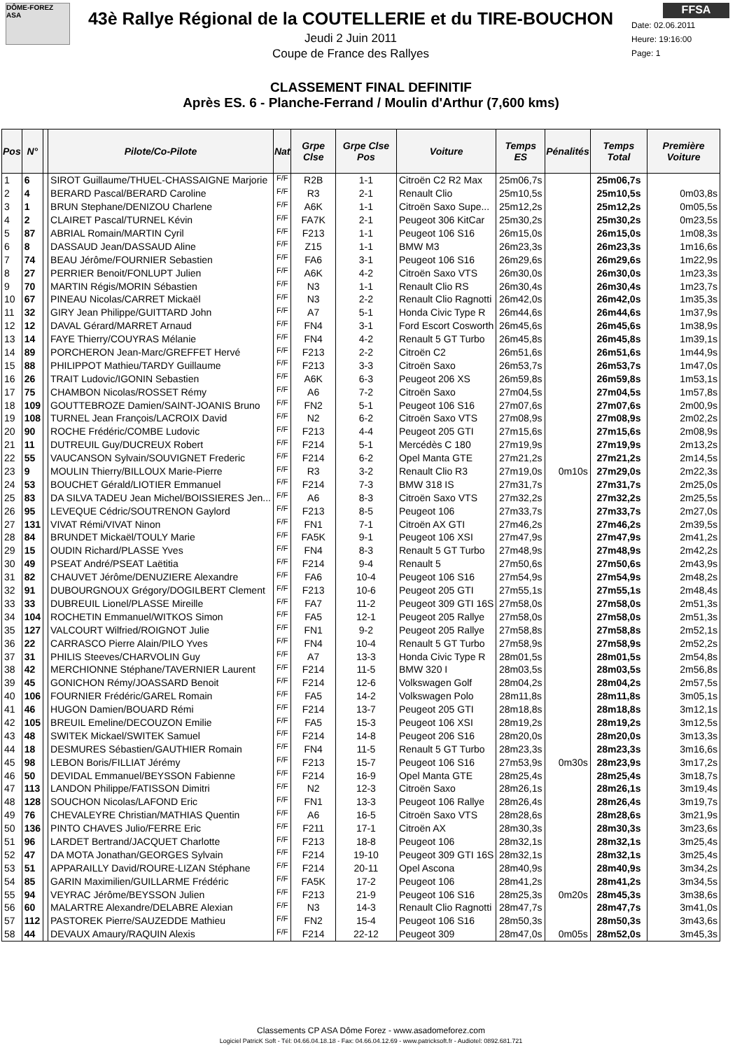DÔME-FOREZ ASA
43è Rallye Régional de la COUTELLERIE et du TIRE-BOUCHON
Jeudi 2 Juin 2011
Coupe de France des Rallyes
FFSA
Date: 02.06.2011
Heure: 19:16:00
Page: 1
CLASSEMENT FINAL DEFINITIF
Après ES. 6 - Planche-Ferrand / Moulin d'Arthur (7,600 kms)
| Pos | N° | | Pilote/Co-Pilote | Nat | Grpe Clse | Grpe Clse Pos | Voiture | Temps ES | Pénalités | Temps Total | Première Voiture |
| --- | --- | --- | --- | --- | --- | --- | --- | --- | --- | --- | --- |
| 1 | 6 | | SIROT Guillaume/THUEL-CHASSAIGNE Marjorie | F/F | R2B | 1-1 | Citroën C2 R2 Max | 25m06,7s | | 25m06,7s | |
| 2 | 4 | | BERARD Pascal/BERARD Caroline | F/F | R3 | 2-1 | Renault Clio | 25m10,5s | | 25m10,5s | 0m03,8s |
| 3 | 1 | | BRUN Stephane/DENIZOU Charlene | F/F | A6K | 1-1 | Citroën Saxo Supe... | 25m12,2s | | 25m12,2s | 0m05,5s |
| 4 | 2 | | CLAIRET Pascal/TURNEL Kévin | F/F | FA7K | 2-1 | Peugeot 306 KitCar | 25m30,2s | | 25m30,2s | 0m23,5s |
| 5 | 87 | | ABRIAL Romain/MARTIN Cyril | F/F | F213 | 1-1 | Peugeot 106 S16 | 26m15,0s | | 26m15,0s | 1m08,3s |
| 6 | 8 | | DASSAUD Jean/DASSAUD Aline | F/F | Z15 | 1-1 | BMW M3 | 26m23,3s | | 26m23,3s | 1m16,6s |
| 7 | 74 | | BEAU Jérôme/FOURNIER Sebastien | F/F | FA6 | 3-1 | Peugeot 106 S16 | 26m29,6s | | 26m29,6s | 1m22,9s |
| 8 | 27 | | PERRIER Benoit/FONLUPT Julien | F/F | A6K | 4-2 | Citroën Saxo VTS | 26m30,0s | | 26m30,0s | 1m23,3s |
| 9 | 70 | | MARTIN Régis/MORIN Sébastien | F/F | N3 | 1-1 | Renault Clio RS | 26m30,4s | | 26m30,4s | 1m23,7s |
| 10 | 67 | | PINEAU Nicolas/CARRET Mickaël | F/F | N3 | 2-2 | Renault Clio Ragnotti | 26m42,0s | | 26m42,0s | 1m35,3s |
| 11 | 32 | | GIRY Jean Philippe/GUITTARD John | F/F | A7 | 5-1 | Honda Civic Type R | 26m44,6s | | 26m44,6s | 1m37,9s |
| 12 | 12 | | DAVAL Gérard/MARRET Arnaud | F/F | FN4 | 3-1 | Ford Escort Cosworth | 26m45,6s | | 26m45,6s | 1m38,9s |
| 13 | 14 | | FAYE Thierry/COUYRAS Mélanie | F/F | FN4 | 4-2 | Renault 5 GT Turbo | 26m45,8s | | 26m45,8s | 1m39,1s |
| 14 | 89 | | PORCHERON Jean-Marc/GREFFET Hervé | F/F | F213 | 2-2 | Citroën C2 | 26m51,6s | | 26m51,6s | 1m44,9s |
| 15 | 88 | | PHILIPPOT Mathieu/TARDY Guillaume | F/F | F213 | 3-3 | Citroën Saxo | 26m53,7s | | 26m53,7s | 1m47,0s |
| 16 | 26 | | TRAIT Ludovic/IGONIN Sebastien | F/F | A6K | 6-3 | Peugeot 206 XS | 26m59,8s | | 26m59,8s | 1m53,1s |
| 17 | 75 | | CHAMBON Nicolas/ROSSET Rémy | F/F | A6 | 7-2 | Citroën Saxo | 27m04,5s | | 27m04,5s | 1m57,8s |
| 18 | 109 | | GOUTTEBROZE Damien/SAINT-JOANIS Bruno | F/F | FN2 | 5-1 | Peugeot 106 S16 | 27m07,6s | | 27m07,6s | 2m00,9s |
| 19 | 108 | | TURNEL Jean François/LACROIX David | F/F | N2 | 6-2 | Citroën Saxo VTS | 27m08,9s | | 27m08,9s | 2m02,2s |
| 20 | 90 | | ROCHE Frédéric/COMBE Ludovic | F/F | F213 | 4-4 | Peugeot 205 GTI | 27m15,6s | | 27m15,6s | 2m08,9s |
| 21 | 11 | | DUTREUIL Guy/DUCREUX Robert | F/F | F214 | 5-1 | Mercédès C 180 | 27m19,9s | | 27m19,9s | 2m13,2s |
| 22 | 55 | | VAUCANSON Sylvain/SOUVIGNET Frederic | F/F | F214 | 6-2 | Opel Manta GTE | 27m21,2s | | 27m21,2s | 2m14,5s |
| 23 | 9 | | MOULIN Thierry/BILLOUX Marie-Pierre | F/F | R3 | 3-2 | Renault Clio R3 | 27m19,0s | 0m10s | 27m29,0s | 2m22,3s |
| 24 | 53 | | BOUCHET Gérald/LIOTIER Emmanuel | F/F | F214 | 7-3 | BMW 318 IS | 27m31,7s | | 27m31,7s | 2m25,0s |
| 25 | 83 | | DA SILVA TADEU Jean Michel/BOISSIERES Jen... | F/F | A6 | 8-3 | Citroën Saxo VTS | 27m32,2s | | 27m32,2s | 2m25,5s |
| 26 | 95 | | LEVEQUE Cédric/SOUTRENON Gaylord | F/F | F213 | 8-5 | Peugeot 106 | 27m33,7s | | 27m33,7s | 2m27,0s |
| 27 | 131 | | VIVAT Rémi/VIVAT Ninon | F/F | FN1 | 7-1 | Citroën AX GTI | 27m46,2s | | 27m46,2s | 2m39,5s |
| 28 | 84 | | BRUNDET Mickaël/TOULY Marie | F/F | FA5K | 9-1 | Peugeot 106 XSI | 27m47,9s | | 27m47,9s | 2m41,2s |
| 29 | 15 | | OUDIN Richard/PLASSE Yves | F/F | FN4 | 8-3 | Renault 5 GT Turbo | 27m48,9s | | 27m48,9s | 2m42,2s |
| 30 | 49 | | PSEAT André/PSEAT Laëtitia | F/F | F214 | 9-4 | Renault 5 | 27m50,6s | | 27m50,6s | 2m43,9s |
| 31 | 82 | | CHAUVET Jérôme/DENUZIERE Alexandre | F/F | FA6 | 10-4 | Peugeot 106 S16 | 27m54,9s | | 27m54,9s | 2m48,2s |
| 32 | 91 | | DUBOURGNOUX Grégory/DOGILBERT Clement | F/F | F213 | 10-6 | Peugeot 205 GTI | 27m55,1s | | 27m55,1s | 2m48,4s |
| 33 | 33 | | DUBREUIL Lionel/PLASSE Mireille | F/F | FA7 | 11-2 | Peugeot 309 GTI 16S | 27m58,0s | | 27m58,0s | 2m51,3s |
| 34 | 104 | | ROCHETIN Emmanuel/WITKOS Simon | F/F | FA5 | 12-1 | Peugeot 205 Rallye | 27m58,0s | | 27m58,0s | 2m51,3s |
| 35 | 127 | | VALCOURT Wilfried/ROIGNOT Julie | F/F | FN1 | 9-2 | Peugeot 205 Rallye | 27m58,8s | | 27m58,8s | 2m52,1s |
| 36 | 22 | | CARRASCO Pierre Alain/PILO Yves | F/F | FN4 | 10-4 | Renault 5 GT Turbo | 27m58,9s | | 27m58,9s | 2m52,2s |
| 37 | 31 | | PHILIS Steeves/CHARVOLIN Guy | F/F | A7 | 13-3 | Honda Civic Type R | 28m01,5s | | 28m01,5s | 2m54,8s |
| 38 | 42 | | MERCHIONNE Stéphane/TAVERNIER Laurent | F/F | F214 | 11-5 | BMW 320 I | 28m03,5s | | 28m03,5s | 2m56,8s |
| 39 | 45 | | GONICHON Rémy/JOASSARD Benoit | F/F | F214 | 12-6 | Volkswagen Golf | 28m04,2s | | 28m04,2s | 2m57,5s |
| 40 | 106 | | FOURNIER Frédéric/GAREL Romain | F/F | FA5 | 14-2 | Volkswagen Polo | 28m11,8s | | 28m11,8s | 3m05,1s |
| 41 | 46 | | HUGON Damien/BOUARD Rémi | F/F | F214 | 13-7 | Peugeot 205 GTI | 28m18,8s | | 28m18,8s | 3m12,1s |
| 42 | 105 | | BREUIL Emeline/DECOUZON Emilie | F/F | FA5 | 15-3 | Peugeot 106 XSI | 28m19,2s | | 28m19,2s | 3m12,5s |
| 43 | 48 | | SWITEK Mickael/SWITEK Samuel | F/F | F214 | 14-8 | Peugeot 206 S16 | 28m20,0s | | 28m20,0s | 3m13,3s |
| 44 | 18 | | DESMURES Sébastien/GAUTHIER Romain | F/F | FN4 | 11-5 | Renault 5 GT Turbo | 28m23,3s | | 28m23,3s | 3m16,6s |
| 45 | 98 | | LEBON Boris/FILLIAT Jérémy | F/F | F213 | 15-7 | Peugeot 106 S16 | 27m53,9s | 0m30s | 28m23,9s | 3m17,2s |
| 46 | 50 | | DEVIDAL Emmanuel/BEYSSON Fabienne | F/F | F214 | 16-9 | Opel Manta GTE | 28m25,4s | | 28m25,4s | 3m18,7s |
| 47 | 113 | | LANDON Philippe/FATISSON Dimitri | F/F | N2 | 12-3 | Citroën Saxo | 28m26,1s | | 28m26,1s | 3m19,4s |
| 48 | 128 | | SOUCHON Nicolas/LAFOND Eric | F/F | FN1 | 13-3 | Peugeot 106 Rallye | 28m26,4s | | 28m26,4s | 3m19,7s |
| 49 | 76 | | CHEVALEYRE Christian/MATHIAS Quentin | F/F | A6 | 16-5 | Citroën Saxo VTS | 28m28,6s | | 28m28,6s | 3m21,9s |
| 50 | 136 | | PINTO CHAVES Julio/FERRE Eric | F/F | F211 | 17-1 | Citroën AX | 28m30,3s | | 28m30,3s | 3m23,6s |
| 51 | 96 | | LARDET Bertrand/JACQUET Charlotte | F/F | F213 | 18-8 | Peugeot 106 | 28m32,1s | | 28m32,1s | 3m25,4s |
| 52 | 47 | | DA MOTA Jonathan/GEORGES Sylvain | F/F | F214 | 19-10 | Peugeot 309 GTI 16S | 28m32,1s | | 28m32,1s | 3m25,4s |
| 53 | 51 | | APPARAILLY David/ROURE-LIZAN Stéphane | F/F | F214 | 20-11 | Opel Ascona | 28m40,9s | | 28m40,9s | 3m34,2s |
| 54 | 85 | | GARIN Maximilien/GUILLARME Frédéric | F/F | FA5K | 17-2 | Peugeot 106 | 28m41,2s | | 28m41,2s | 3m34,5s |
| 55 | 94 | | VEYRAC Jérôme/BEYSSON Julien | F/F | F213 | 21-9 | Peugeot 106 S16 | 28m25,3s | 0m20s | 28m45,3s | 3m38,6s |
| 56 | 60 | | MALARTRE Alexandre/DELABRE Alexian | F/F | N3 | 14-3 | Renault Clio Ragnotti | 28m47,7s | | 28m47,7s | 3m41,0s |
| 57 | 112 | | PASTOREK Pierre/SAUZEDDE Mathieu | F/F | FN2 | 15-4 | Peugeot 106 S16 | 28m50,3s | | 28m50,3s | 3m43,6s |
| 58 | 44 | | DEVAUX Amaury/RAQUIN Alexis | F/F | F214 | 22-12 | Peugeot 309 | 28m47,0s | 0m05s | 28m52,0s | 3m45,3s |
Classements CP ASA Dôme Forez - www.asadomeforez.com
Logiciel PatricK Soft - Tél: 04.66.04.18.18 - Fax: 04.66.04.12.69 - www.patricksoft.fr - Audiotel: 0892.681.721